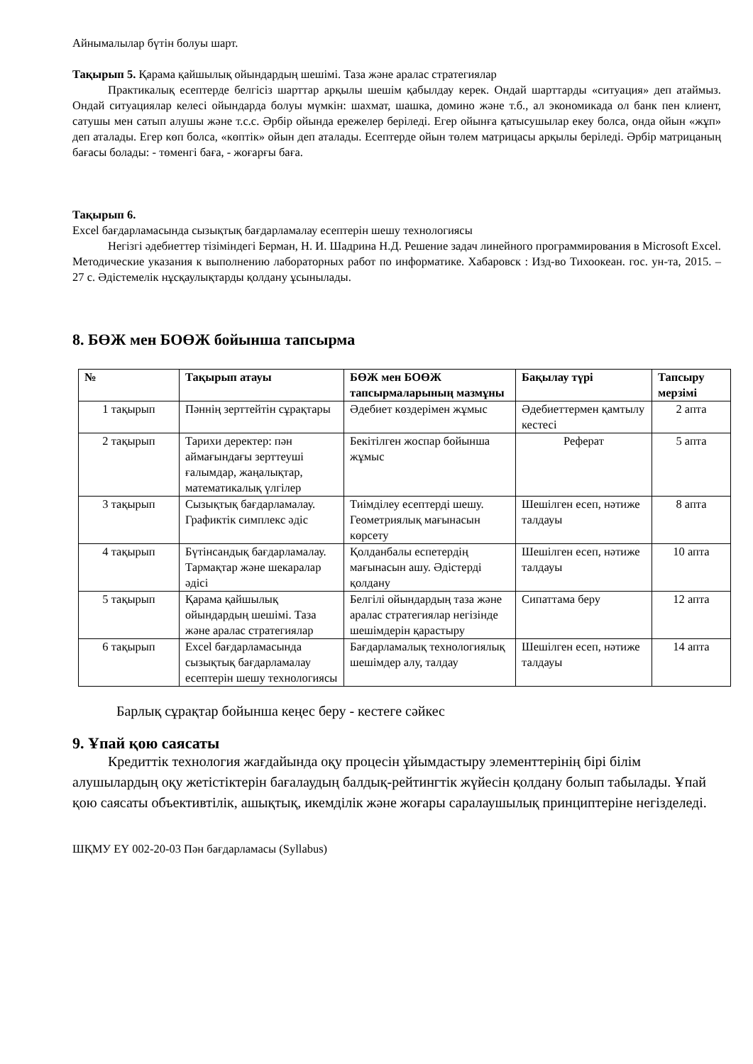Айнымалылар бүтін болуы шарт.
Тақырып 5. Қарама қайшылық ойындардың шешімі. Таза және аралас стратегиялар
Практикалық есептерде белгісіз шарттар арқылы шешім қабылдау керек. Ондай шарттарды «ситуация» деп атаймыз. Ондай ситуациялар келесі ойындарда болуы мүмкін: шахмат, шашка, домино және т.б., ал экономикада ол банк пен клиент, сатушы мен сатып алушы және т.с.с. Әрбір ойында ережелер беріледі. Егер ойынға қатысушылар екеу болса, онда ойын «жұп» деп аталады. Егер көп болса, «көптік» ойын деп аталады. Есептерде ойын төлем матрицасы арқылы беріледі. Әрбір матрицаның бағасы болады: - төменгі баға, - жоғарғы баға.
Тақырып 6.
Excel бағдарламасында сызықтық бағдарламалау есептерін шешу технологиясы
Негізгі әдебиеттер тізіміндегі Берман, Н. И. Шадрина Н.Д. Решение задач линейного программирования в Microsoft Excel. Методические указания к выполнению лабораторных работ по информатике. Хабаровск : Изд-во Тихоокеан. гос. ун-та, 2015. – 27 с. Әдістемелік нұсқаулықтарды қолдану ұсынылады.
8. БӨЖ мен БОӨЖ бойынша тапсырма
| № | Тақырып атауы | БӨЖ мен БОӨЖ тапсырмаларының мазмұны | Бақылау түрі | Тапсыру мерзімі |
| --- | --- | --- | --- | --- |
| 1 тақырып | Пәннің зерттейтін сұрақтары | Әдебиет көздерімен жұмыс | Әдебиеттермен қамтылу кестесі | 2 апта |
| 2 тақырып | Тарихи деректер: пән аймағындағы зерттеуші ғалымдар, жаңалықтар, математикалық үлгілер | Бекітілген жоспар бойынша жұмыс | Реферат | 5 апта |
| 3 тақырып | Сызықтық бағдарламалау. Графиктік симплекс әдіс | Тиімділеу есептерді шешу. Геометриялық мағынасын көрсету | Шешілген есеп, нәтиже талдауы | 8 апта |
| 4 тақырып | Бүтінсандық бағдарламалау. Тармақтар және шекаралар әдісі | Қолданбалы еспетердің мағынасын ашу. Әдістерді қолдану | Шешілген есеп, нәтиже талдауы | 10 апта |
| 5 тақырып | Қарама қайшылық ойындардың шешімі. Таза және аралас стратегиялар | Белгілі ойындардың таза және аралас стратегиялар негізінде шешімдерін қарастыру | Сипаттама беру | 12 апта |
| 6 тақырып | Excel бағдарламасында сызықтық бағдарламалау есептерін шешу технологиясы | Бағдарламалық технологиялық шешімдер алу, талдау | Шешілген есеп, нәтиже талдауы | 14 апта |
Барлық сұрақтар бойынша кеңес беру - кестеге сәйкес
9. Ұпай қою саясаты
Кредиттік технология жағдайында оқу процесін ұйымдастыру элементтерінің бірі білім алушылардың оқу жетістіктерін бағалаудың балдық-рейтингтік жүйесін қолдану болып табылады. Ұпай қою саясаты объективтілік, ашықтық, икемділік және жоғары саралаушылық принциптеріне негізделеді.
ШҚМУ ЕҮ 002-20-03 Пән бағдарламасы (Syllabus)